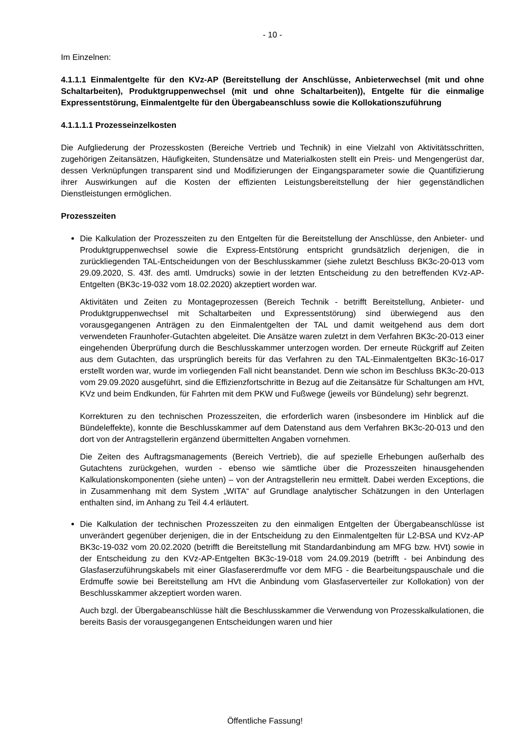- 10 -
Im Einzelnen:
4.1.1.1 Einmalentgelte für den KVz-AP (Bereitstellung der Anschlüsse, Anbieterwechsel (mit und ohne Schaltarbeiten), Produktgruppenwechsel (mit und ohne Schaltarbeiten)), Entgelte für die einmalige Expressentstörung, Einmalentgelte für den Übergabeanschluss sowie die Kollokationszuführung
4.1.1.1.1 Prozesseinzelkosten
Die Aufgliederung der Prozesskosten (Bereiche Vertrieb und Technik) in eine Vielzahl von Aktivitätsschritten, zugehörigen Zeitansätzen, Häufigkeiten, Stundensätze und Materialkosten stellt ein Preis- und Mengengerüst dar, dessen Verknüpfungen transparent sind und Modifizierungen der Eingangsparameter sowie die Quantifizierung ihrer Auswirkungen auf die Kosten der effizienten Leistungsbereitstellung der hier gegenständlichen Dienstleistungen ermöglichen.
Prozesszeiten
Die Kalkulation der Prozesszeiten zu den Entgelten für die Bereitstellung der Anschlüsse, den Anbieter- und Produktgruppenwechsel sowie die Express-Entstörung entspricht grundsätzlich derjenigen, die in zurückliegenden TAL-Entscheidungen von der Beschlusskammer (siehe zuletzt Beschluss BK3c-20-013 vom 29.09.2020, S. 43f. des amtl. Umdrucks) sowie in der letzten Entscheidung zu den betreffenden KVz-AP-Entgelten (BK3c-19-032 vom 18.02.2020) akzeptiert worden war.
Aktivitäten und Zeiten zu Montageprozessen (Bereich Technik - betrifft Bereitstellung, Anbieter- und Produktgruppenwechsel mit Schaltarbeiten und Expressentstörung) sind überwiegend aus den vorausgegangenen Anträgen zu den Einmalentgelten der TAL und damit weitgehend aus dem dort verwendeten Fraunhofer-Gutachten abgeleitet. Die Ansätze waren zuletzt in dem Verfahren BK3c-20-013 einer eingehenden Überprüfung durch die Beschlusskammer unterzogen worden. Der erneute Rückgriff auf Zeiten aus dem Gutachten, das ursprünglich bereits für das Verfahren zu den TAL-Einmalentgelten BK3c-16-017 erstellt worden war, wurde im vorliegenden Fall nicht beanstandet. Denn wie schon im Beschluss BK3c-20-013 vom 29.09.2020 ausgeführt, sind die Effizienzfortschritte in Bezug auf die Zeitansätze für Schaltungen am HVt, KVz und beim Endkunden, für Fahrten mit dem PKW und Fußwege (jeweils vor Bündelung) sehr begrenzt.
Korrekturen zu den technischen Prozesszeiten, die erforderlich waren (insbesondere im Hinblick auf die Bündeleffekte), konnte die Beschlusskammer auf dem Datenstand aus dem Verfahren BK3c-20-013 und den dort von der Antragstellerin ergänzend übermittelten Angaben vornehmen.
Die Zeiten des Auftragsmanagements (Bereich Vertrieb), die auf spezielle Erhebungen außerhalb des Gutachtens zurückgehen, wurden - ebenso wie sämtliche über die Prozesszeiten hinausgehenden Kalkulationskomponenten (siehe unten) – von der Antragstellerin neu ermittelt. Dabei werden Exceptions, die in Zusammenhang mit dem System „WITA“ auf Grundlage analytischer Schätzungen in den Unterlagen enthalten sind, im Anhang zu Teil 4.4 erläutert.
Die Kalkulation der technischen Prozesszeiten zu den einmaligen Entgelten der Übergabeanschlüsse ist unverändert gegenüber derjenigen, die in der Entscheidung zu den Einmalentgelten für L2-BSA und KVz-AP BK3c-19-032 vom 20.02.2020 (betrifft die Bereitstellung mit Standardanbindung am MFG bzw. HVt) sowie in der Entscheidung zu den KVz-AP-Entgelten BK3c-19-018 vom 24.09.2019 (betrifft - bei Anbindung des Glasfaserzuführungskabels mit einer Glasfasererdmuffe vor dem MFG - die Bearbeitungspauschale und die Erdmuffe sowie bei Bereitstellung am HVt die Anbindung vom Glasfaserverteiler zur Kollokation) von der Beschlusskammer akzeptiert worden waren.
Auch bzgl. der Übergabeanschlüsse hält die Beschlusskammer die Verwendung von Prozesskalkulationen, die bereits Basis der vorausgegangenen Entscheidungen waren und hier
Öffentliche Fassung!